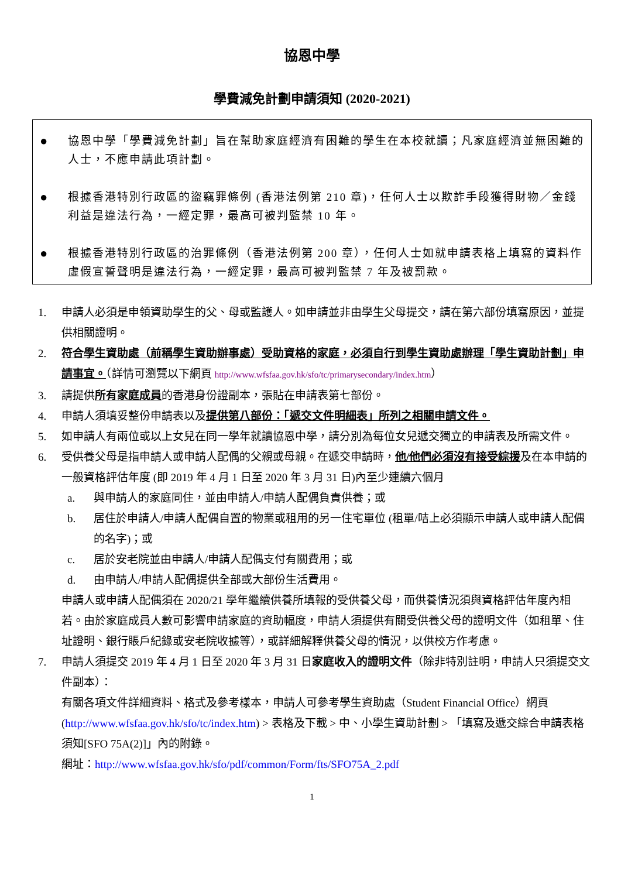協恩中學
學費減免計劃申請須知 (2020-2021)
● 協恩中學「學費減免計劃」旨在幫助家庭經濟有困難的學生在本校就讀；凡家庭經濟並無困難的人士，不應申請此項計劃。
● 根據香港特別行政區的盜竊罪條例 (香港法例第 210 章)，任何人士以欺詐手段獲得財物／金錢利益是違法行為，一經定罪，最高可被判監禁 10 年。
● 根據香港特別行政區的治罪條例（香港法例第 200 章），任何人士如就申請表格上填寫的資料作虛假宣誓聲明是違法行為，一經定罪，最高可被判監禁 7 年及被罰款。
1. 申請人必須是申領資助學生的父、母或監護人。如申請並非由學生父母提交，請在第六部份填寫原因，並提供相關證明。
2. 符合學生資助處（前稱學生資助辦事處）受助資格的家庭，必須自行到學生資助處辦理「學生資助計劃」申請事宜。（詳情可瀏覽以下網頁 http://www.wfsfaa.gov.hk/sfo/tc/primarysecondary/index.htm）
3. 請提供所有家庭成員的香港身份證副本，張貼在申請表第七部份。
4. 申請人須填妥整份申請表以及提供第八部份：「遞交文件明細表」所列之相關申請文件。
5. 如申請人有兩位或以上女兒在同一學年就讀協恩中學，請分別為每位女兒遞交獨立的申請表及所需文件。
6. 受供養父母是指申請人或申請人配偶的父親或母親。在遞交申請時，他/他們必須沒有接受綜援及在本申請的一般資格評估年度 (即 2019 年 4 月 1 日至 2020 年 3 月 31 日)內至少連續六個月
a. 與申請人的家庭同住，並由申請人/申請人配偶負責供養；或
b. 居住於申請人/申請人配偶自置的物業或租用的另一住宅單位 (租單/咭上必須顯示申請人或申請人配偶的名字)；或
c. 居於安老院並由申請人/申請人配偶支付有關費用；或
d. 由申請人/申請人配偶提供全部或大部份生活費用。
申請人或申請人配偶須在 2020/21 學年繼續供養所填報的受供養父母，而供養情況須與資格評估年度內相若。由於家庭成員人數可影響申請家庭的資助幅度，申請人須提供有關受供養父母的證明文件（如租單、住址證明、銀行賬戶紀錄或安老院收據等），或詳細解釋供養父母的情況，以供校方作考慮。
7. 申請人須提交 2019 年 4 月 1 日至 2020 年 3 月 31 日家庭收入的證明文件（除非特別註明，申請人只須提交文件副本）：
有關各項文件詳細資料、格式及參考樣本，申請人可參考學生資助處（Student Financial Office）網頁 (http://www.wfsfaa.gov.hk/sfo/tc/index.htm) > 表格及下載 > 中、小學生資助計劃 > 「填寫及遞交綜合申請表格須知[SFO 75A(2)]」內的附錄。
網址：http://www.wfsfaa.gov.hk/sfo/pdf/common/Form/fts/SFO75A_2.pdf
1